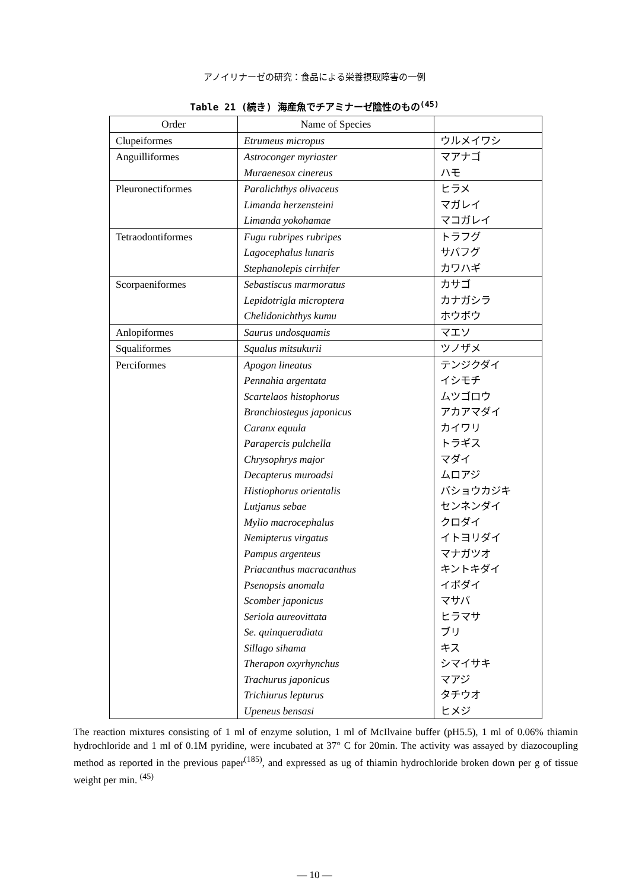アノイリナーゼの研究：食品による栄養摂取障害の一例
Table 21 (続き) 海産魚でチアミナーゼ陰性のもの<sup>(45)</sup>
| Order | Name of Species | |
| --- | --- | --- |
| Clupeiformes | Etrumeus micropus | ウルメイワシ |
| Anguilliformes | Astroconger myriaster Muraenesox cinereus | マアナゴ ハモ |
| Pleuronectiformes | Paralichthys olivaceus Limanda herzensteini Limanda yokohamae | ヒラメ マガレイ マコガレイ |
| Tetraodontiformes | Fugu rubripes rubripes Lagocephalus lunaris Stephanolepis cirrhifer | トラフグ サバフグ カワハギ |
| Scorpaeniformes | Sebastiscus marmoratus Lepidotrigla microptera Chelidonichthys kumu | カサゴ カナガシラ ホウボウ |
| Anlopiformes | Saurus undosquamis | マエソ |
| Squaliformes | Squalus mitsukurii | ツノザメ |
| Perciformes | Apogon lineatus Pennahia argentata Scartelaos histophorus Branchiostegus japonicus Caranx equula Parapercis pulchella Chrysophrys major Decapterus muroadsi Histiophorus orientalis Lutjanus sebae Mylio macrocephalus Nemipterus virgatus Pampus argenteus Priacanthus macracanthus Psenopsis anomala Scomber japonicus Seriola aureovittata Se. quinqueradiata Sillago sihama Therapon oxyrhynchus Trachurus japonicus Trichiurus lepturus Upeneus bensasi | テンジクダイ イシモチ ムツゴロウ アカアマダイ カイワリ トラギス マダイ ムロアジ バショウカジキ センネンダイ クロダイ イトヨリダイ マナガツオ キントキダイ イボダイ マサバ ヒラマサ ブリ キス シマイサキ マアジ タチウオ ヒメジ |
The reaction mixtures consisting of 1 ml of enzyme solution, 1 ml of McIlvaine buffer (pH5.5), 1 ml of 0.06% thiamin hydrochloride and 1 ml of 0.1M pyridine, were incubated at 37° C for 20min. The activity was assayed by diazocoupling method as reported in the previous paper<sup>(185)</sup>, and expressed as ug of thiamin hydrochloride broken down per g of tissue weight per min. <sup>(45)</sup>
— 10 —